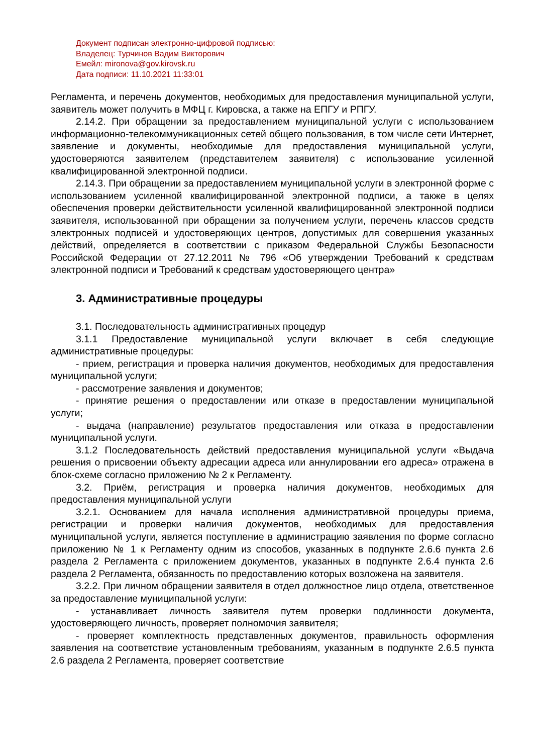Документ подписан электронно-цифровой подписью:
Владелец: Турчинов Вадим Викторович
Емейл: mironova@gov.kirovsk.ru
Дата подписи: 11.10.2021 11:33:01
Регламента, и перечень документов, необходимых для предоставления муниципальной услуги, заявитель может получить в МФЦ г. Кировска, а также на ЕПГУ и РПГУ.
2.14.2. При обращении за предоставлением муниципальной услуги с использованием информационно-телекоммуникационных сетей общего пользования, в том числе сети Интернет, заявление и документы, необходимые для предоставления муниципальной услуги, удостоверяются заявителем (представителем заявителя) с использование усиленной квалифицированной электронной подписи.
2.14.3. При обращении за предоставлением муниципальной услуги в электронной форме с использованием усиленной квалифицированной электронной подписи, а также в целях обеспечения проверки действительности усиленной квалифицированной электронной подписи заявителя, использованной при обращении за получением услуги, перечень классов средств электронных подписей и удостоверяющих центров, допустимых для совершения указанных действий, определяется в соответствии с приказом Федеральной Службы Безопасности Российской Федерации от 27.12.2011 № 796 «Об утверждении Требований к средствам электронной подписи и Требований к средствам удостоверяющего центра»
3. Административные процедуры
3.1. Последовательность административных процедур
3.1.1 Предоставление муниципальной услуги включает в себя следующие административные процедуры:
- прием, регистрация и проверка наличия документов, необходимых для предоставления муниципальной услуги;
- рассмотрение заявления и документов;
- принятие решения о предоставлении или отказе в предоставлении муниципальной услуги;
- выдача (направление) результатов предоставления или отказа в предоставлении муниципальной услуги.
3.1.2 Последовательность действий предоставления муниципальной услуги «Выдача решения о присвоении объекту адресации адреса или аннулировании его адреса» отражена в блок-схеме согласно приложению № 2 к Регламенту.
3.2. Приём, регистрация и проверка наличия документов, необходимых для предоставления муниципальной услуги
3.2.1. Основанием для начала исполнения административной процедуры приема, регистрации и проверки наличия документов, необходимых для предоставления муниципальной услуги, является поступление в администрацию заявления по форме согласно приложению № 1 к Регламенту одним из способов, указанных в подпункте 2.6.6 пункта 2.6 раздела 2 Регламента с приложением документов, указанных в подпункте 2.6.4 пункта 2.6 раздела 2 Регламента, обязанность по предоставлению которых возложена на заявителя.
3.2.2. При личном обращении заявителя в отдел должностное лицо отдела, ответственное за предоставление муниципальной услуги:
- устанавливает личность заявителя путем проверки подлинности документа, удостоверяющего личность, проверяет полномочия заявителя;
- проверяет комплектность представленных документов, правильность оформления заявления на соответствие установленным требованиям, указанным в подпункте 2.6.5 пункта 2.6 раздела 2 Регламента, проверяет соответствие